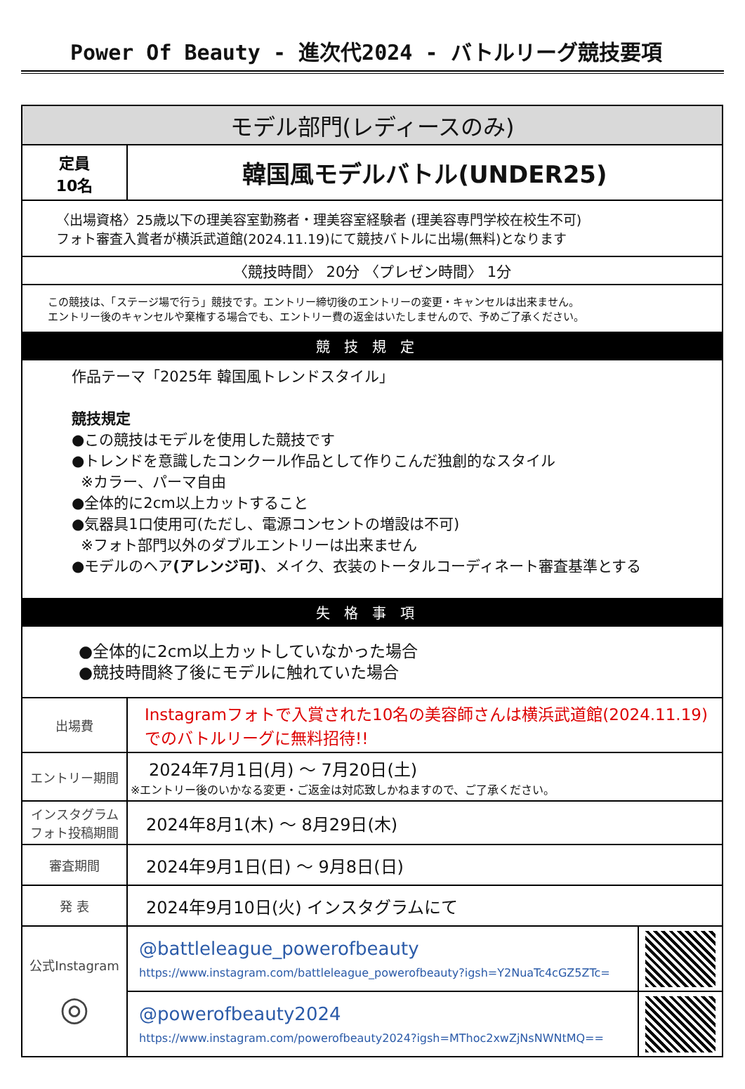Power Of Beauty - 進次代2024 - バトルリーグ競技要項
| モデル部門(レディースのみ) | | |
| --- | --- | --- |
| 定員 10名 | 韓国風モデルバトル(UNDER25) | |
| 〈出場資格〉25歳以下の理美容室勤務者・理美容室経験者 (理美容専門学校在校生不可) フォト審査入賞者が横浜武道館(2024.11.19)にて競技バトルに出場(無料)となります | | |
| 〈競技時間〉 20分 〈プレゼン時間〉 1分 | | |
| この競技は、「ステージ場で行う」競技です。エントリー締切後のエントリーの変更・キャンセルは出来ません。 エントリー後のキャンセルや棄権する場合でも、エントリー費の返金はいたしませんので、予めご了承ください。 | | |
| 競技規定 | | |
| 作品テーマ「2025年 韓国風トレンドスタイル」 競技規定 ●この競技はモデルを使用した競技です ●トレンドを意識したコンクール作品として作りこんだ独創的なスタイル ※カラー、パーマ自由 ●全体的に2cm以上カットすること ●気器具1口使用可(ただし、電源コンセントの増設は不可) ※フォト部門以外のダブルエントリーは出来ません ●モデルのヘア (アレンジ可) 、メイク、衣装のトータルコーディネート審査基準とする | | |
| 失格事項 | | |
| ●全体的に2cm以上カットしていなかった場合 ●競技時間終了後にモデルに触れていた場合 | | |
| 出場費 | Instagramフォトで入賞された10名の美容師さんは横浜武道館(2024.11.19)でのバトルリーグに無料招待!! | |
| エントリー期間 | 2024年7月1日(月) ～ 7月20日(土) ※エントリー後のいかなる変更・ご返金は対応致しかねますので、ご了承ください。 | |
| インスタグラム フォト投稿期間 | 2024年8月1(木) ～ 8月29日(木) | |
| 審査期間 | 2024年9月1日(日) ～ 9月8日(日) | |
| 発 表 | 2024年9月10日(火) インスタグラムにて | |
| 公式Instagram ◎ | @battleleague_powerofbeauty https://www.instagram.com/battleleague_powerofbeauty?igsh=Y2NuaTc4cGZ5ZTc= | |
| | @powerofbeauty2024 https://www.instagram.com/powerofbeauty2024?igsh=MThoc2xwZjNsNWNtMQ== | |